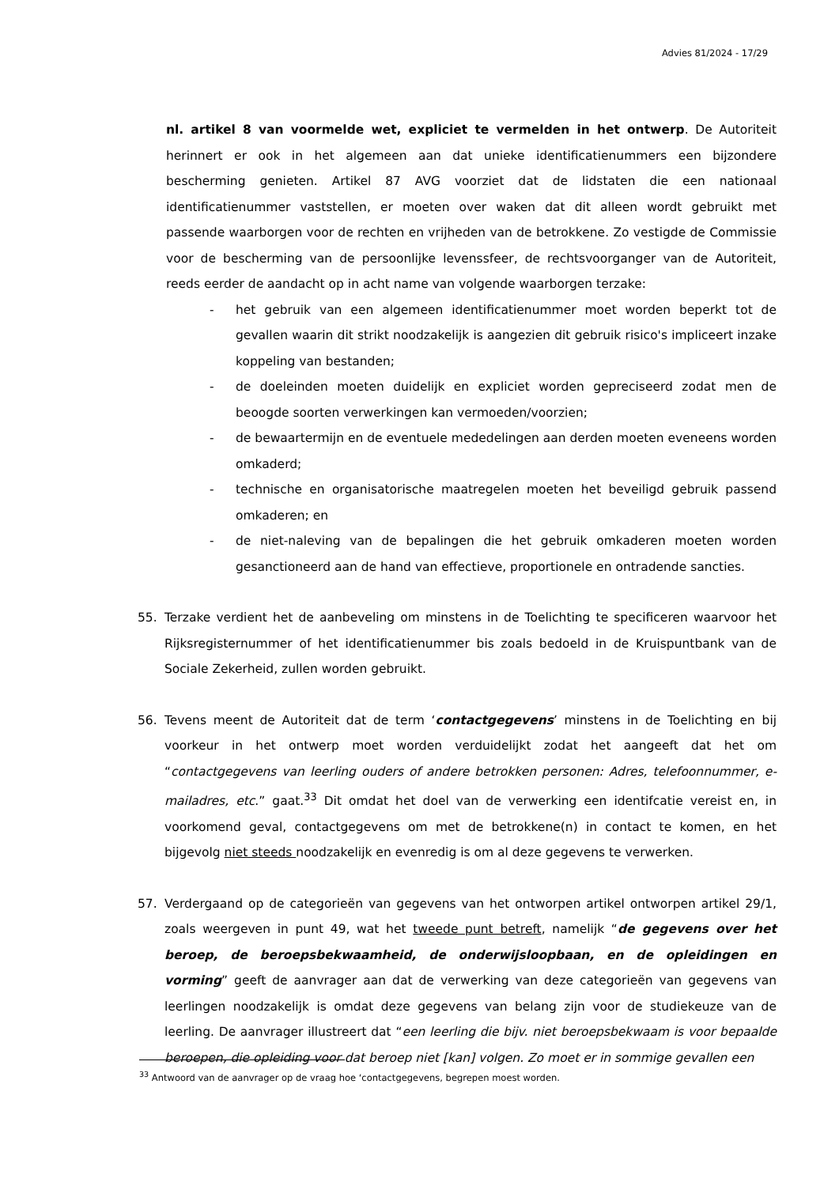Advies 81/2024 - 17/29
nl. artikel 8 van voormelde wet, expliciet te vermelden in het ontwerp. De Autoriteit herinnert er ook in het algemeen aan dat unieke identificatienummers een bijzondere bescherming genieten. Artikel 87 AVG voorziet dat de lidstaten die een nationaal identificatienummer vaststellen, er moeten over waken dat dit alleen wordt gebruikt met passende waarborgen voor de rechten en vrijheden van de betrokkene. Zo vestigde de Commissie voor de bescherming van de persoonlijke levenssfeer, de rechtsvoorganger van de Autoriteit, reeds eerder de aandacht op in acht name van volgende waarborgen terzake:
- het gebruik van een algemeen identificatienummer moet worden beperkt tot de gevallen waarin dit strikt noodzakelijk is aangezien dit gebruik risico's impliceert inzake koppeling van bestanden;
- de doeleinden moeten duidelijk en expliciet worden gepreciseerd zodat men de beoogde soorten verwerkingen kan vermoeden/voorzien;
- de bewaartermijn en de eventuele mededelingen aan derden moeten eveneens worden omkaderd;
- technische en organisatorische maatregelen moeten het beveiligd gebruik passend omkaderen; en
- de niet-naleving van de bepalingen die het gebruik omkaderen moeten worden gesanctioneerd aan de hand van effectieve, proportionele en ontradende sancties.
55. Terzake verdient het de aanbeveling om minstens in de Toelichting te specificeren waarvoor het Rijksregisternummer of het identificatienummer bis zoals bedoeld in de Kruispuntbank van de Sociale Zekerheid, zullen worden gebruikt.
56. Tevens meent de Autoriteit dat de term ‘contactgegevens’ minstens in de Toelichting en bij voorkeur in het ontwerp moet worden verduidelijkt zodat het aangeeft dat het om “contactgegevens van leerling ouders of andere betrokken personen: Adres, telefoonnummer, e-mailadres, etc.” gaat.<sup>33</sup> Dit omdat het doel van de verwerking een identifcatie vereist en, in voorkomend geval, contactgegevens om met de betrokkene(n) in contact te komen, en het bijgevolg niet steeds noodzakelijk en evenredig is om al deze gegevens te verwerken.
57. Verdergaand op de categorieën van gegevens van het ontworpen artikel ontworpen artikel 29/1, zoals weergeven in punt 49, wat het tweede punt betreft, namelijk “de gegevens over het beroep, de beroepsbekwaamheid, de onderwijsloopbaan, en de opleidingen en vorming” geeft de aanvrager aan dat de verwerking van deze categorieën van gegevens van leerlingen noodzakelijk is omdat deze gegevens van belang zijn voor de studiekeuze van de leerling. De aanvrager illustreert dat “een leerling die bijv. niet beroepsbekwaam is voor bepaalde beroepen, die opleiding voor dat beroep niet [kan] volgen. Zo moet er in sommige gevallen een
<sup>33</sup> Antwoord van de aanvrager op de vraag hoe ‘contactgegevens, begrepen moest worden.